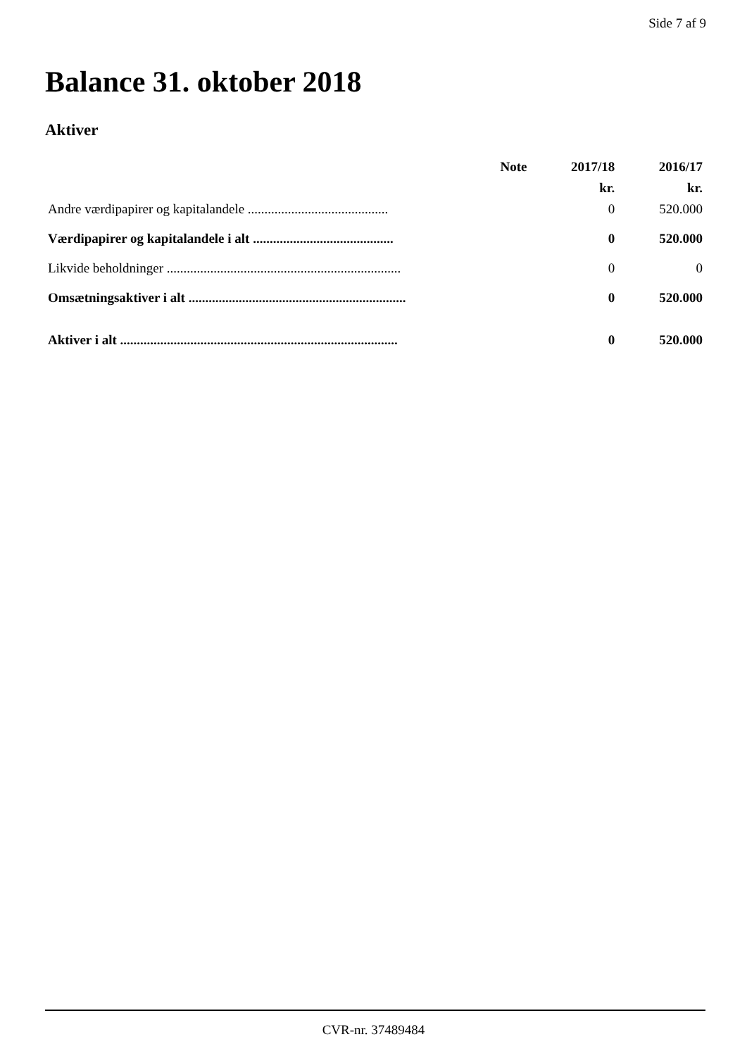Side 7 af 9
Balance 31. oktober 2018
Aktiver
| | Note | 2017/18 | 2016/17 |
| --- | --- | --- | --- |
| | | kr. | kr. |
| Andre værdipapirer og kapitalandele .......................................... | | 0 | 520.000 |
| Værdipapirer og kapitalandele i alt .......................................... | | 0 | 520.000 |
| Likvide beholdninger ...................................................................... | | 0 | 0 |
| Omsætningsaktiver i alt ................................................................. | | 0 | 520.000 |
| Aktiver i alt ................................................................................... | | 0 | 520.000 |
CVR-nr. 37489484